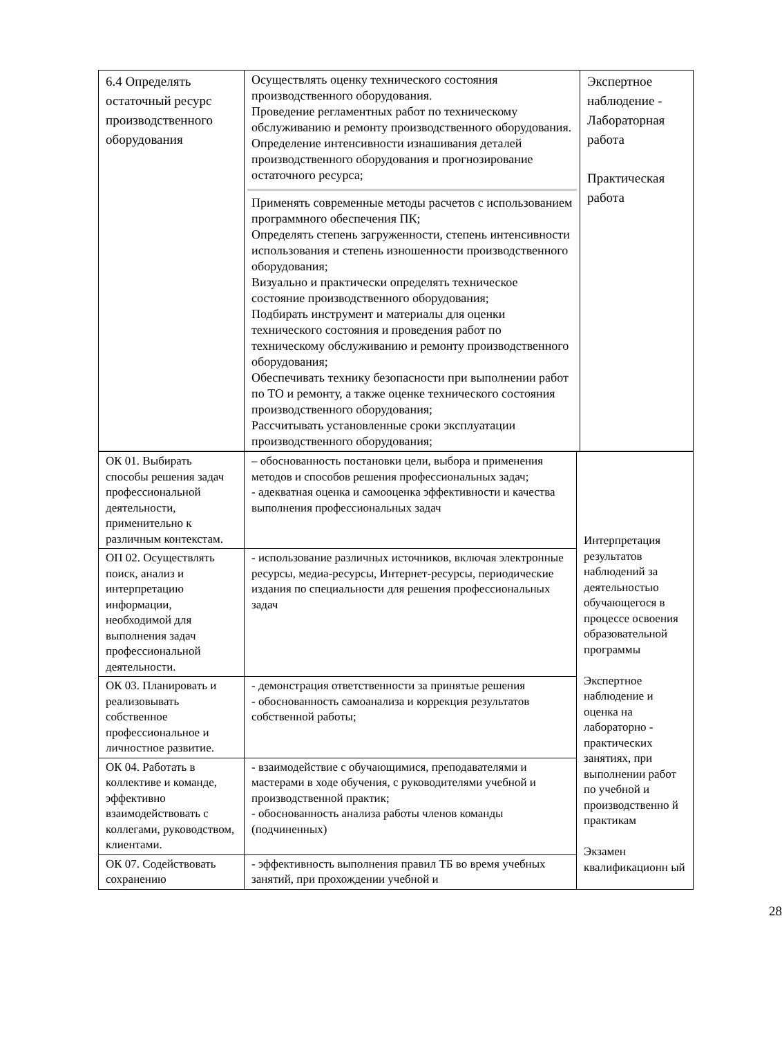| 6.4 Определять остаточный ресурс производственного оборудования | Осуществлять оценку технического состояния производственного оборудования. Проведение регламентных работ по техническому обслуживанию и ремонту производственного оборудования. Определение интенсивности изнашивания деталей производственного оборудования и прогнозирование остаточного ресурса; Применять современные методы расчетов с использованием программного обеспечения ПК; Определять степень загруженности, степень интенсивности использования и степень изношенности производственного оборудования; Визуально и практически определять техническое состояние производственного оборудования; Подбирать инструмент и материалы для оценки технического состояния и проведения работ по техническому обслуживанию и ремонту производственного оборудования; Обеспечивать технику безопасности при выполнении работ по ТО и ремонту, а также оценке технического состояния производственного оборудования; Рассчитывать установленные сроки эксплуатации производственного оборудования; | Экспертное наблюдение - Лабораторная работа Практическая работа |
| ОК 01. Выбирать способы решения задач профессиональной деятельности, применительно к различным контекстам. | – обоснованность постановки цели, выбора и применения методов и способов решения профессиональных задач; - адекватная оценка и самооценка эффективности и качества выполнения профессиональных задач | Интерпретация результатов наблюдений за деятельностью обучающегося в процессе освоения образовательной программы Экспертное наблюдение и оценка на лабораторно - практических занятиях, при выполнении работ по учебной и производственно й практикам Экзамен квалификационн ый |
| ОП 02. Осуществлять поиск, анализ и интерпретацию информации, необходимой для выполнения задач профессиональной деятельности. | - использование различных источников, включая электронные ресурсы, медиа-ресурсы, Интернет-ресурсы, периодические издания по специальности для решения профессиональных задач | |
| ОК 03. Планировать и реализовывать собственное профессиональное и личностное развитие. | - демонстрация ответственности за принятые решения - обоснованность самоанализа и коррекция результатов собственной работы; | |
| ОК 04. Работать в коллективе и команде, эффективно взаимодействовать с коллегами, руководством, клиентами. | - взаимодействие с обучающимися, преподавателями и мастерами в ходе обучения, с руководителями учебной и производственной практик; - обоснованность анализа работы членов команды (подчиненных) | |
| ОК 07. Содействовать сохранению | - эффективность выполнения правил ТБ во время учебных занятий, при прохождении учебной и | |
28